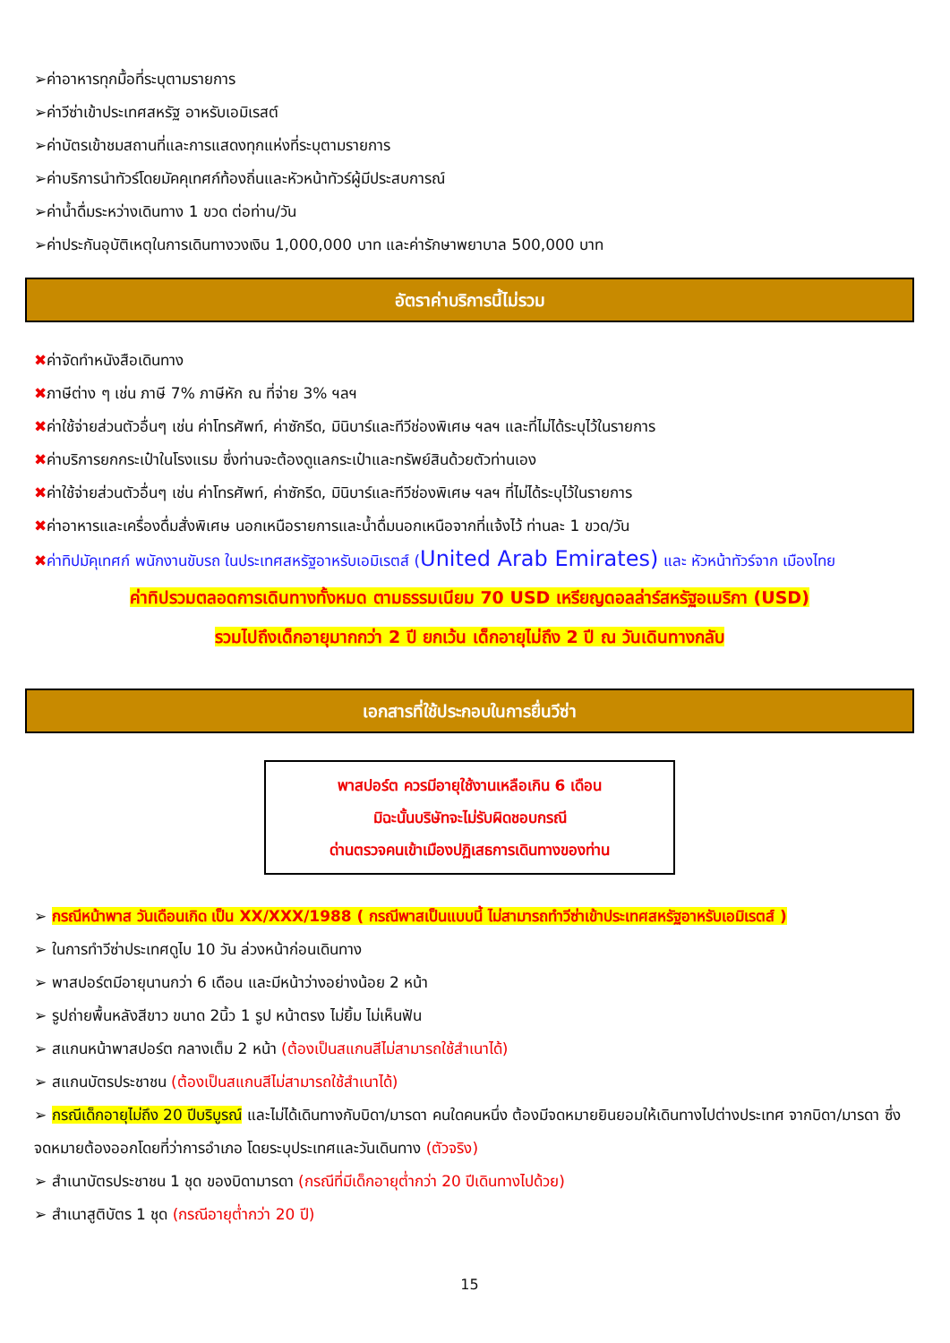➢ค่าอาหารทุกมื้อที่ระบุตามรายการ
➢ค่าวีซ่าเข้าประเทศสหรัฐ อาหรับเอมิเรสต์
➢ค่าบัตรเข้าชมสถานที่และการแสดงทุกแห่งที่ระบุตามรายการ
➢ค่าบริการนำทัวร์โดยมัคคุเทศก์ท้องถิ่นและหัวหน้าทัวร์ผู้มีประสบการณ์
➢ค่าน้ำดื่มระหว่างเดินทาง 1 ขวด ต่อท่าน/วัน
➢ค่าประกันอุบัติเหตุในการเดินทางวงเงิน 1,000,000 บาท และค่ารักษาพยาบาล 500,000 บาท
อัตราค่าบริการนี้ไม่รวม
✖ค่าจัดทำหนังสือเดินทาง
✖ภาษีต่าง ๆ เช่น ภาษี 7% ภาษีหัก ณ ที่จ่าย 3% ฯลฯ
✖ค่าใช้จ่ายส่วนตัวอื่นๆ เช่น ค่าโทรศัพท์, ค่าซักรีด, มินิบาร์และทีวีช่องพิเศษ ฯลฯ และที่ไม่ได้ระบุไว้ในรายการ
✖ค่าบริการยกกระเป๋าในโรงแรม ซึ่งท่านจะต้องดูแลกระเป๋าและทรัพย์สินด้วยตัวท่านเอง
✖ค่าใช้จ่ายส่วนตัวอื่นๆ เช่น ค่าโทรศัพท์, ค่าซักรีด, มินิบาร์และทีวีช่องพิเศษ ฯลฯ ที่ไม่ได้ระบุไว้ในรายการ
✖ค่าอาหารและเครื่องดื่มสั่งพิเศษ นอกเหนือรายการและน้ำดื่มนอกเหนือจากที่แจ้งไว้ ท่านละ 1 ขวด/วัน
✖ค่าทิปมัคุเทศก์ พนักงานขับรถ ในประเทศสหรัฐอาหรับเอมิเรตส์ (United Arab Emirates) และ หัวหน้าทัวร์จาก เมืองไทย
ค่าทิปรวมตลอดการเดินทางทั้งหมด ตามธรรมเนียม 70 USD เหรียญดอลล่าร์สหรัฐอเมริกา (USD)
รวมไปถึงเด็กอายุมากกว่า 2 ปี ยกเว้น เด็กอายุไม่ถึง 2 ปี ณ วันเดินทางกลับ
เอกสารที่ใช้ประกอบในการยื่นวีซ่า
พาสปอร์ต ควรมีอายุใช้งานเหลือเกิน 6 เดือน
มิฉะนั้นบริษัทจะไม่รับผิดชอบกรณี
ด่านตรวจคนเข้าเมืองปฏิเสธการเดินทางของท่าน
➢ กรณีหน้าพาส วันเดือนเกิด เป็น XX/XXX/1988 ( กรณีพาสเป็นแบบนี้ ไม่สามารถทำวีซ่าเข้าประเทศสหรัฐอาหรับเอมิเรตส์ )
➢ ในการทำวีซ่าประเทศดูไบ 10 วัน ล่วงหน้าก่อนเดินทาง
➢ พาสปอร์ตมีอายุนานกว่า 6 เดือน และมีหน้าว่างอย่างน้อย 2 หน้า
➢ รูปถ่ายพื้นหลังสีขาว ขนาด 2นิ้ว 1 รูป หน้าตรง ไม่ยิ้ม ไม่เห็นฟัน
➢ สแกนหน้าพาสปอร์ต กลางเต็ม 2 หน้า (ต้องเป็นสแกนสีไม่สามารถใช้สำเนาได้)
➢ สแกนบัตรประชาชน (ต้องเป็นสแกนสีไม่สามารถใช้สำเนาได้)
➢ กรณีเด็กอายุไม่ถึง 20 ปีบริบูรณ์ และไม่ได้เดินทางกับบิดา/มารดา คนใดคนหนึ่ง ต้องมีจดหมายยินยอมให้เดินทางไปต่างประเทศ จากบิดา/มารดา ซึ่งจดหมายต้องออกโดยที่ว่าการอำเภอ โดยระบุประเทศและวันเดินทาง (ตัวจริง)
➢ สำเนาบัตรประชาชน 1 ชุด ของบิดามารดา (กรณีที่มีเด็กอายุต่ำกว่า 20 ปีเดินทางไปด้วย)
➢ สำเนาสูติบัตร 1 ชุด (กรณีอายุต่ำกว่า 20 ปี)
15